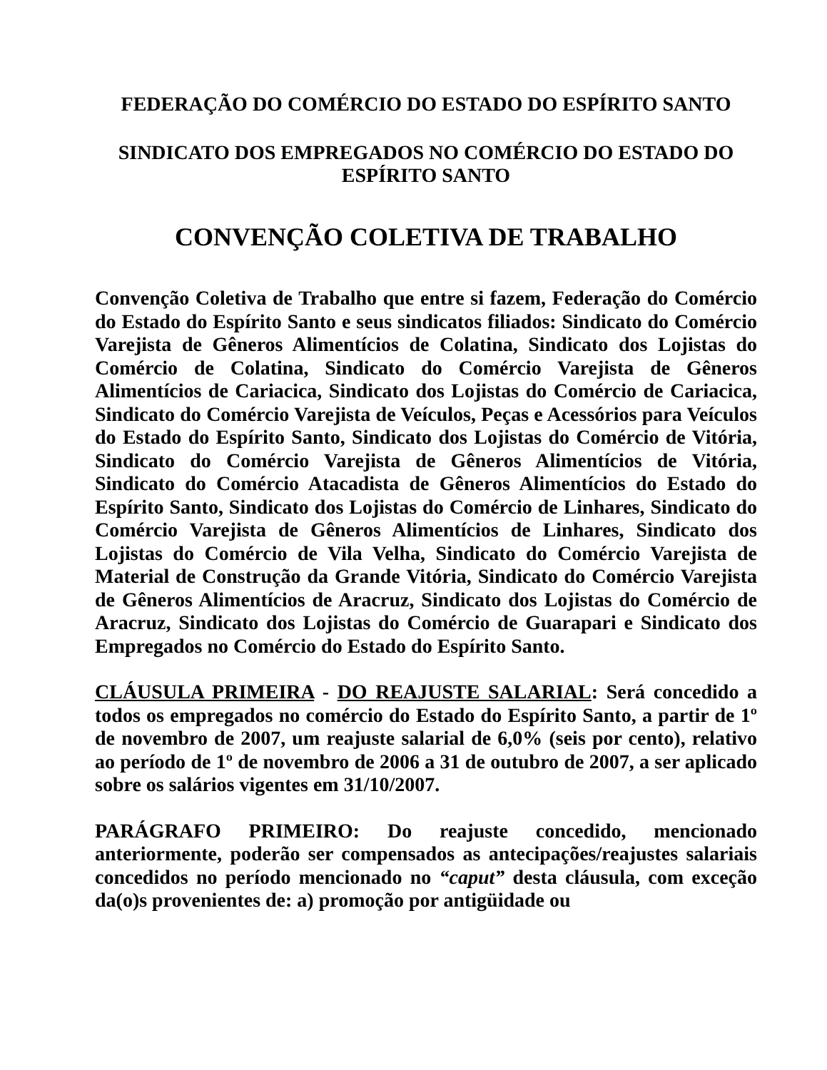FEDERAÇÃO DO COMÉRCIO DO ESTADO DO ESPÍRITO SANTO
SINDICATO DOS EMPREGADOS NO COMÉRCIO DO ESTADO DO ESPÍRITO SANTO
CONVENÇÃO COLETIVA DE TRABALHO
Convenção Coletiva de Trabalho que entre si fazem, Federação do Comércio do Estado do Espírito Santo e seus sindicatos filiados: Sindicato do Comércio Varejista de Gêneros Alimentícios de Colatina, Sindicato dos Lojistas do Comércio de Colatina, Sindicato do Comércio Varejista de Gêneros Alimentícios de Cariacica, Sindicato dos Lojistas do Comércio de Cariacica, Sindicato do Comércio Varejista de Veículos, Peças e Acessórios para Veículos do Estado do Espírito Santo, Sindicato dos Lojistas do Comércio de Vitória, Sindicato do Comércio Varejista de Gêneros Alimentícios de Vitória, Sindicato do Comércio Atacadista de Gêneros Alimentícios do Estado do Espírito Santo, Sindicato dos Lojistas do Comércio de Linhares, Sindicato do Comércio Varejista de Gêneros Alimentícios de Linhares, Sindicato dos Lojistas do Comércio de Vila Velha, Sindicato do Comércio Varejista de Material de Construção da Grande Vitória, Sindicato do Comércio Varejista de Gêneros Alimentícios de Aracruz, Sindicato dos Lojistas do Comércio de Aracruz, Sindicato dos Lojistas do Comércio de Guarapari e Sindicato dos Empregados no Comércio do Estado do Espírito Santo.
CLÁUSULA PRIMEIRA - DO REAJUSTE SALARIAL: Será concedido a todos os empregados no comércio do Estado do Espírito Santo, a partir de 1º de novembro de 2007, um reajuste salarial de 6,0% (seis por cento), relativo ao período de 1º de novembro de 2006 a 31 de outubro de 2007, a ser aplicado sobre os salários vigentes em 31/10/2007.
PARÁGRAFO PRIMEIRO: Do reajuste concedido, mencionado anteriormente, poderão ser compensados as antecipações/reajustes salariais concedidos no período mencionado no “caput” desta cláusula, com exceção da(o)s provenientes de: a) promoção por antigüidade ou